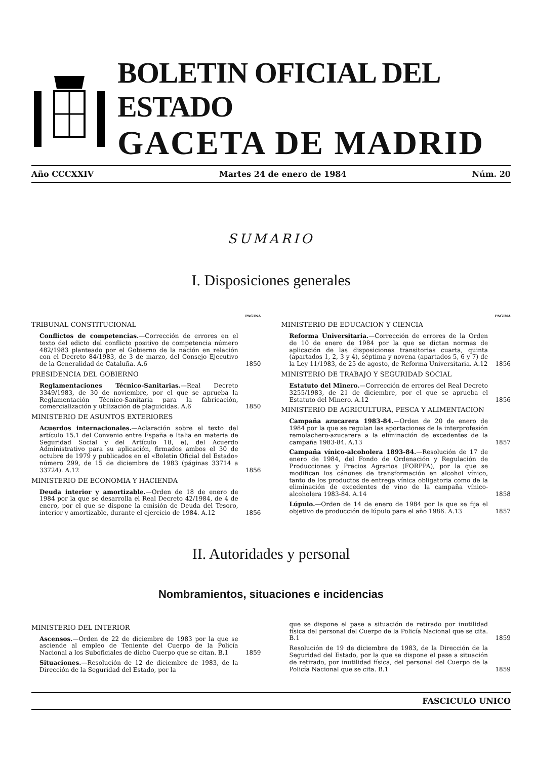BOLETIN OFICIAL DEL ESTADO
GACETA DE MADRID
Año CCCXXIV Martes 24 de enero de 1984 Núm. 20
SUMARIO
I. Disposiciones generales
PAGINA
TRIBUNAL CONSTITUCIONAL
Conflictos de competencias.—Corrección de errores en el texto del edicto del conflicto positivo de competencia número 482/1983 planteado por el Gobierno de la nación en relación con el Decreto 84/1983, de 3 de marzo, del Consejo Ejecutivo de la Generalidad de Cataluña. A.6
1850
PRESIDENCIA DEL GOBIERNO
Reglamentaciones Técnico-Sanitarias.—Real Decreto 3349/1983, de 30 de noviembre, por el que se aprueba la Reglamentación Técnico-Sanitaria para la fabricación, comercialización y utilización de plaguicidas. A.6
1850
MINISTERIO DE ASUNTOS EXTERIORES
Acuerdos internacionales.—Aclaración sobre el texto del artículo 15.1 del Convenio entre España e Italia en materia de Seguridad Social y del Artículo 18, e), del Acuerdo Administrativo para su aplicación, firmados ambos el 30 de octubre de 1979 y publicados en el «Boletín Oficial del Estado» número 299, de 15 de diciembre de 1983 (páginas 33714 a 33724). A.12
1856
MINISTERIO DE ECONOMIA Y HACIENDA
Deuda interior y amortizable.—Orden de 18 de enero de 1984 por la que se desarrolla el Real Decreto 42/1984, de 4 de enero, por el que se dispone la emisión de Deuda del Tesoro, interior y amortizable, durante el ejercicio de 1984. A.12
1856
PAGINA
MINISTERIO DE EDUCACION Y CIENCIA
Reforma Universitaria.—Corrección de errores de la Orden de 10 de enero de 1984 por la que se dictan normas de aplicación de las disposiciones transitorias cuarta, quinta (apartados 1, 2, 3 y 4), séptima y novena (apartados 5, 6 y 7) de la Ley 11/1983, de 25 de agosto, de Reforma Universitaria. A.12
1856
MINISTERIO DE TRABAJO Y SEGURIDAD SOCIAL
Estatuto del Minero.—Corrección de errores del Real Decreto 3255/1983, de 21 de diciembre, por el que se aprueba el Estatuto del Minero. A.12
1856
MINISTERIO DE AGRICULTURA, PESCA Y ALIMENTACION
Campaña azucarera 1983-84.—Orden de 20 de enero de 1984 por la que se regulan las aportaciones de la interprofesión remolachero-azucarera a la eliminación de excedentes de la campaña 1983-84. A.13
1857
Campaña vínico-alcoholera 1893-84.—Resolución de 17 de enero de 1984, del Fondo de Ordenación y Regulación de Producciones y Precios Agrarios (FORPPA), por la que se modifican los cánones de transformación en alcohol vínico, tanto de los productos de entrega vínica obligatoria como de la eliminación de excedentes de vino de la campaña vínico-alcoholera 1983-84. A.14
1858
Lúpulo.—Orden de 14 de enero de 1984 por la que se fija el objetivo de producción de lúpulo para el año 1986. A.13
1857
II. Autoridades y personal
Nombramientos, situaciones e incidencias
MINISTERIO DEL INTERIOR
Ascensos.—Orden de 22 de diciembre de 1983 por la que se asciende al empleo de Teniente del Cuerpo de la Policía Nacional a los Suboficiales de dicho Cuerpo que se citan. B.1
1859
Situaciones.—Resolución de 12 de diciembre de 1983, de la Dirección de la Seguridad del Estado, por la
que se dispone el pase a situación de retirado por inutilidad física del personal del Cuerpo de la Policía Nacional que se cita. B.1
1859
Resolución de 19 de diciembre de 1983, de la Dirección de la Seguridad del Estado, por la que se dispone el pase a situación de retirado, por inutilidad física, del personal del Cuerpo de la Policía Nacional que se cita. B.1
1859
FASCICULO UNICO